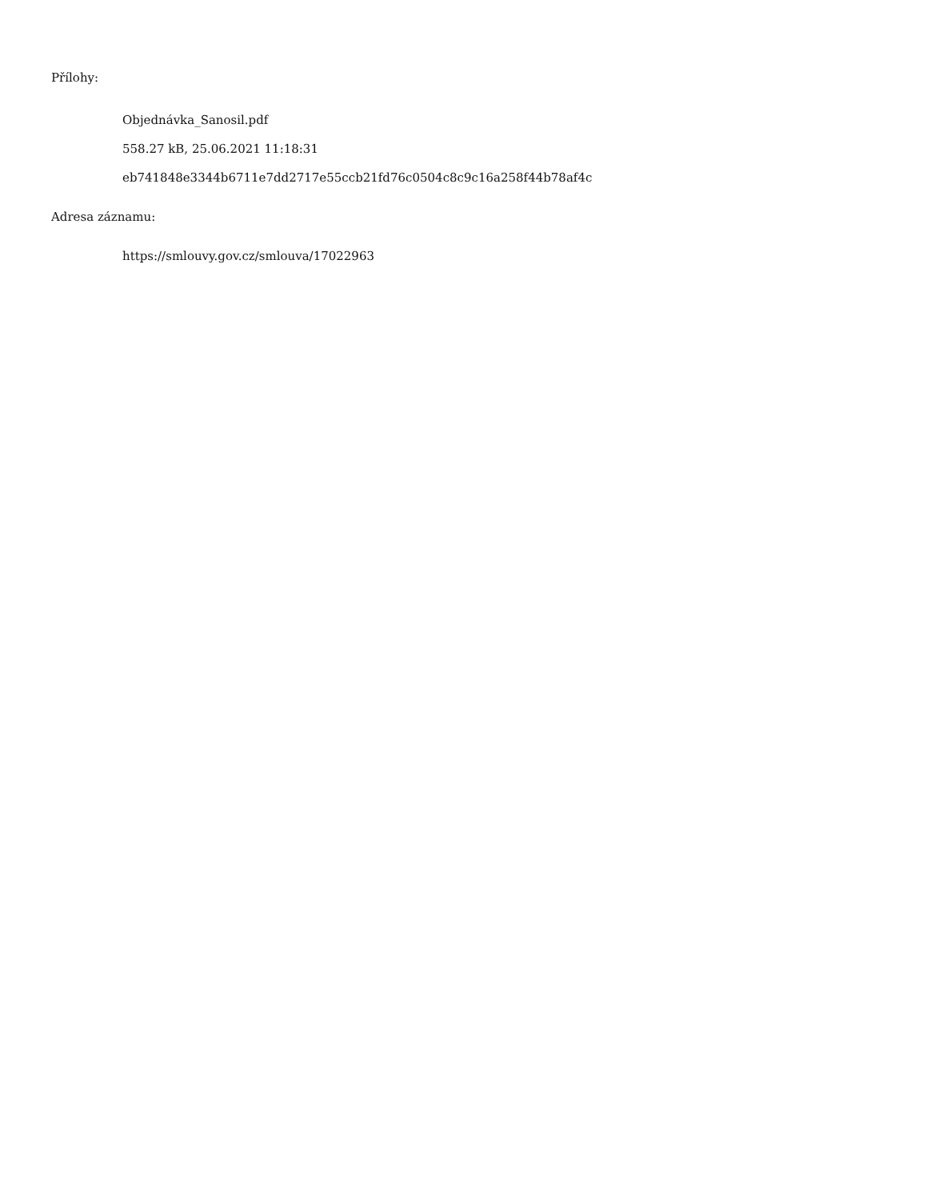Přílohy:
Objednávka_Sanosil.pdf
558.27 kB, 25.06.2021 11:18:31
eb741848e3344b6711e7dd2717e55ccb21fd76c0504c8c9c16a258f44b78af4c
Adresa záznamu:
https://smlouvy.gov.cz/smlouva/17022963